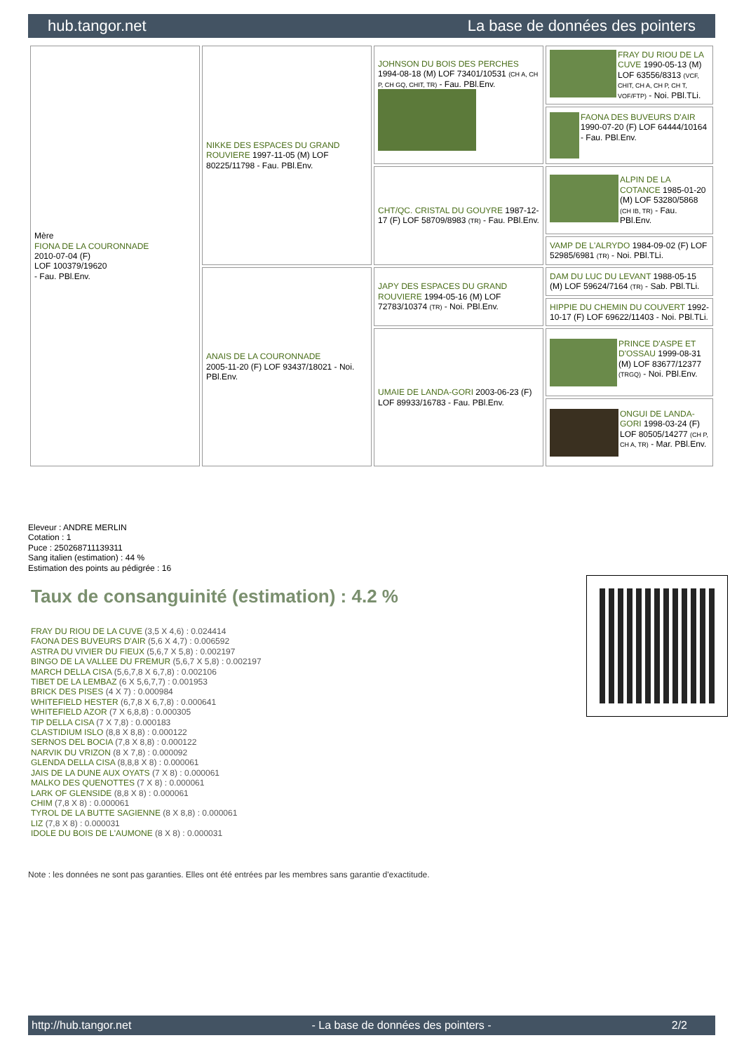hub.tangor.net La base de données des pointers
| Mère FIONA DE LA COURONNADE 2010-07-04 (F) LOF 100379/19620 - Fau. PBl.Env. | NIKKE DES ESPACES DU GRAND ROUVIERE 1997-11-05 (M) LOF 80225/11798 - Fau. PBl.Env. | JOHNSON DU BOIS DES PERCHES 1994-08-18 (M) LOF 73401/10531 (CH A, CH P, CH GQ, CHIT, TR) - Fau. PBl.Env. | FRAY DU RIOU DE LA CUVE 1990-05-13 (M) LOF 63556/8313 (VCF, CHIT, CH A, CH P, CH T, VOF/FTP) - Noi. PBl.TLi. |
| | | | FAONA DES BUVEURS D'AIR 1990-07-20 (F) LOF 64444/10164 - Fau. PBl.Env. |
| | | CHT/QC. CRISTAL DU GOUYRE 1987-12-17 (F) LOF 58709/8983 (TR) - Fau. PBl.Env. | ALPIN DE LA COTANCE 1985-01-20 (M) LOF 53280/5868 (CH IB, TR) - Fau. PBl.Env. |
| | | | VAMP DE L'ALRYDO 1984-09-02 (F) LOF 52985/6981 (TR) - Noi. PBl.TLi. |
| | ANAIS DE LA COURONNADE 2005-11-20 (F) LOF 93437/18021 - Noi. PBl.Env. | JAPY DES ESPACES DU GRAND ROUVIERE 1994-05-16 (M) LOF 72783/10374 (TR) - Noi. PBl.Env. | DAM DU LUC DU LEVANT 1988-05-15 (M) LOF 59624/7164 (TR) - Sab. PBl.TLi. |
| | | | HIPPIE DU CHEMIN DU COUVERT 1992-10-17 (F) LOF 69622/11403 - Noi. PBl.TLi. |
| | | UMAIE DE LANDA-GORI 2003-06-23 (F) LOF 89933/16783 - Fau. PBl.Env. | PRINCE D'ASPE ET D'OSSAU 1999-08-31 (M) LOF 83677/12377 (TRGQ) - Noi. PBl.Env. |
| | | | ONGUI DE LANDA-GORI 1998-03-24 (F) LOF 80505/14277 (CH P, CH A, TR) - Mar. PBl.Env. |
Eleveur : ANDRE MERLIN
Cotation : 1
Puce : 250268711139311
Sang italien (estimation) : 44 %
Estimation des points au pédigrée : 16
Taux de consanguinité (estimation) : 4.2 %
FRAY DU RIOU DE LA CUVE (3,5 X 4,6) : 0.024414
FAONA DES BUVEURS D'AIR (5,6 X 4,7) : 0.006592
ASTRA DU VIVIER DU FIEUX (5,6,7 X 5,8) : 0.002197
BINGO DE LA VALLEE DU FREMUR (5,6,7 X 5,8) : 0.002197
MARCH DELLA CISA (5,6,7,8 X 6,7,8) : 0.002106
TIBET DE LA LEMBAZ (6 X 5,6,7,7) : 0.001953
BRICK DES PISES (4 X 7) : 0.000984
WHITEFIELD HESTER (6,7,8 X 6,7,8) : 0.000641
WHITEFIELD AZOR (7 X 6,8,8) : 0.000305
TIP DELLA CISA (7 X 7,8) : 0.000183
CLASTIDIUM ISLO (8,8 X 8,8) : 0.000122
SERNOS DEL BOCIA (7,8 X 8,8) : 0.000122
NARVIK DU VRIZON (8 X 7,8) : 0.000092
GLENDA DELLA CISA (8,8,8 X 8) : 0.000061
JAIS DE LA DUNE AUX OYATS (7 X 8) : 0.000061
MALKO DES QUENOTTES (7 X 8) : 0.000061
LARK OF GLENSIDE (8,8 X 8) : 0.000061
CHIM (7,8 X 8) : 0.000061
TYROL DE LA BUTTE SAGIENNE (8 X 8,8) : 0.000061
LIZ (7,8 X 8) : 0.000031
IDOLE DU BOIS DE L'AUMONE (8 X 8) : 0.000031
Note : les données ne sont pas garanties. Elles ont été entrées par les membres sans garantie d'exactitude.
http://hub.tangor.net - La base de données des pointers - 2/2